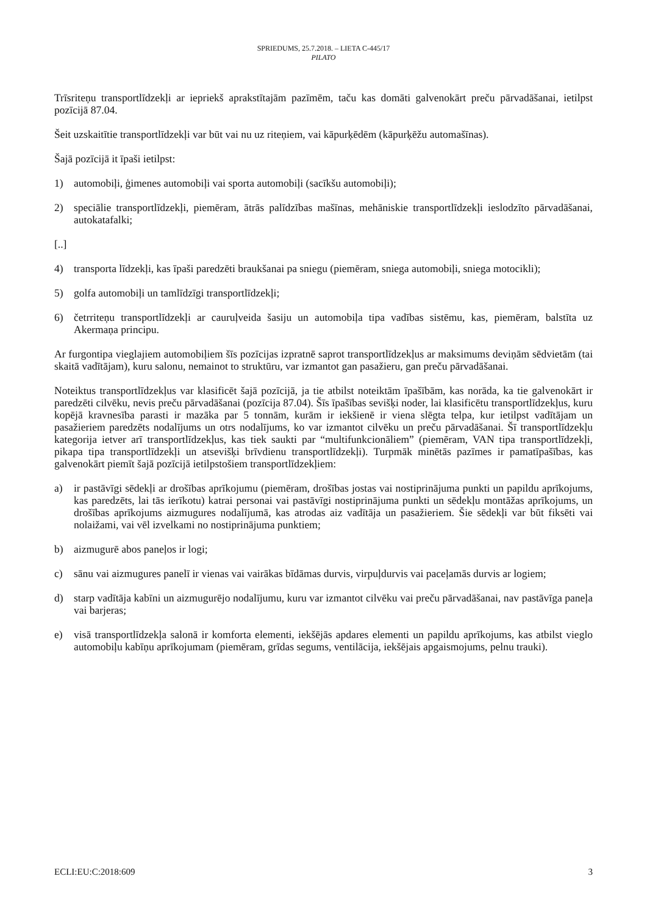SPRIEDUMS, 25.7.2018. – LIETA C-445/17
PILATO
Trīsriteņu transportlīdzekļi ar iepriekš aprakstītajām pazīmēm, taču kas domāti galvenokārt preču pārvadāšanai, ietilpst pozīcijā 87.04.
Šeit uzskaitītie transportlīdzekļi var būt vai nu uz riteņiem, vai kāpurķēdēm (kāpurķēžu automašīnas).
Šajā pozīcijā it īpaši ietilpst:
1) automobiļi, ģimenes automobiļi vai sporta automobiļi (sacīkšu automobiļi);
2) speciālie transportlīdzekļi, piemēram, ātrās palīdzības mašīnas, mehāniskie transportlīdzekļi ieslodzīto pārvadāšanai, autokatafalki;
[..]
4) transporta līdzekļi, kas īpaši paredzēti braukšanai pa sniegu (piemēram, sniega automobiļi, sniega motocikli);
5) golfa automobiļi un tamlīdzīgi transportlīdzekļi;
6) četrriteņu transportlīdzekļi ar cauruļveida šasiju un automobiļa tipa vadības sistēmu, kas, piemēram, balstīta uz Akermaņa principu.
Ar furgontipa vieglajiem automobiļiem šīs pozīcijas izpratnē saprot transportlīdzekļus ar maksimums deviņām sēdvietām (tai skaitā vadītājam), kuru salonu, nemainot to struktūru, var izmantot gan pasažieru, gan preču pārvadāšanai.
Noteiktus transportlīdzekļus var klasificēt šajā pozīcijā, ja tie atbilst noteiktām īpašībām, kas norāda, ka tie galvenokārt ir paredzēti cilvēku, nevis preču pārvadāšanai (pozīcija 87.04). Šīs īpašības sevišķi noder, lai klasificētu transportlīdzekļus, kuru kopējā kravnesība parasti ir mazāka par 5 tonnām, kurām ir iekšienē ir viena slēgta telpa, kur ietilpst vadītājam un pasažieriem paredzēts nodalījums un otrs nodalījums, ko var izmantot cilvēku un preču pārvadāšanai. Šī transportlīdzekļu kategorija ietver arī transportlīdzekļus, kas tiek saukti par “multifunkcionāliem” (piemēram, VAN tipa transportlīdzekļi, pikapa tipa transportlīdzekļi un atsevišķi brīvdienu transportlīdzekļi). Turpmāk minētās pazīmes ir pamatīpašības, kas galvenokārt piemīt šajā pozīcijā ietilpstošiem transportlīdzekļiem:
a) ir pastāvīgi sēdekļi ar drošības aprīkojumu (piemēram, drošības jostas vai nostiprinājuma punkti un papildu aprīkojums, kas paredzēts, lai tās ierīkotu) katrai personai vai pastāvīgi nostiprinājuma punkti un sēdekļu montāžas aprīkojums, un drošības aprīkojums aizmugures nodalījumā, kas atrodas aiz vadītāja un pasažieriem. Šie sēdekļi var būt fiksēti vai nolaižami, vai vēl izvelkami no nostiprinājuma punktiem;
b) aizmugurē abos paneļos ir logi;
c) sānu vai aizmugures panelī ir vienas vai vairākas bīdāmas durvis, virpuļdurvis vai paceļamās durvis ar logiem;
d) starp vadītāja kabīni un aizmugurējo nodalījumu, kuru var izmantot cilvēku vai preču pārvadāšanai, nav pastāvīga paneļa vai barjeras;
e) visā transportlīdzekļa salonā ir komforta elementi, iekšējās apdares elementi un papildu aprīkojums, kas atbilst vieglo automobiļu kabīņu aprīkojumam (piemēram, grīdas segums, ventilācija, iekšējais apgaismojums, pelnu trauki).
ECLI:EU:C:2018:609 3